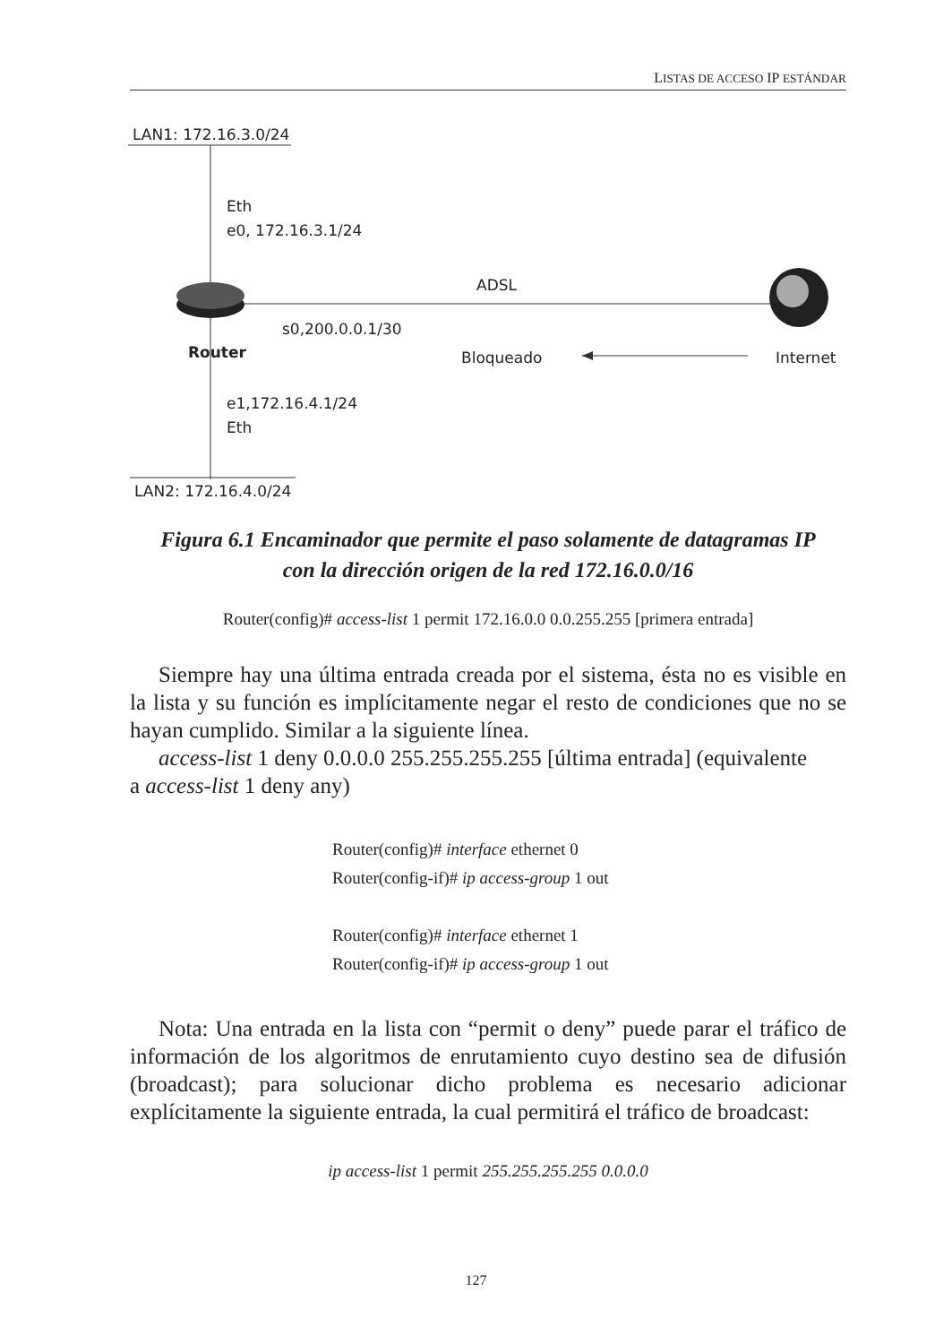LISTAS DE ACCESO IP ESTÁNDAR
LAN1: 172.16.3.0/24
Eth
e0, 172.16.3.1/24
ADSL
s0,200.0.0.1/30
Router Bloqueado Internet
e1,172.16.4.1/24
Eth
LAN2: 172.16.4.0/24
Figura 6.1 Encaminador que permite el paso solamente de datagramas IP
con la dirección origen de la red 172.16.0.0/16
Router(config)# access-list 1 permit 172.16.0.0 0.0.255.255 [primera entrada]
Siempre hay una última entrada creada por el sistema, ésta no es visible en la lista y su función es implícitamente negar el resto de condiciones que no se hayan cumplido. Similar a la siguiente línea.
access-list 1 deny 0.0.0.0 255.255.255.255 [última entrada] (equivalente
a access-list 1 deny any)
Router(config)# interface ethernet 0
Router(config-if)# ip access-group 1 out
Router(config)# interface ethernet 1
Router(config-if)# ip access-group 1 out
Nota: Una entrada en la lista con “permit o deny” puede parar el tráfico de información de los algoritmos de enrutamiento cuyo destino sea de difusión (broadcast); para solucionar dicho problema es necesario adicionar explícitamente la siguiente entrada, la cual permitirá el tráfico de broadcast:
ip access-list 1 permit 255.255.255.255 0.0.0.0
127